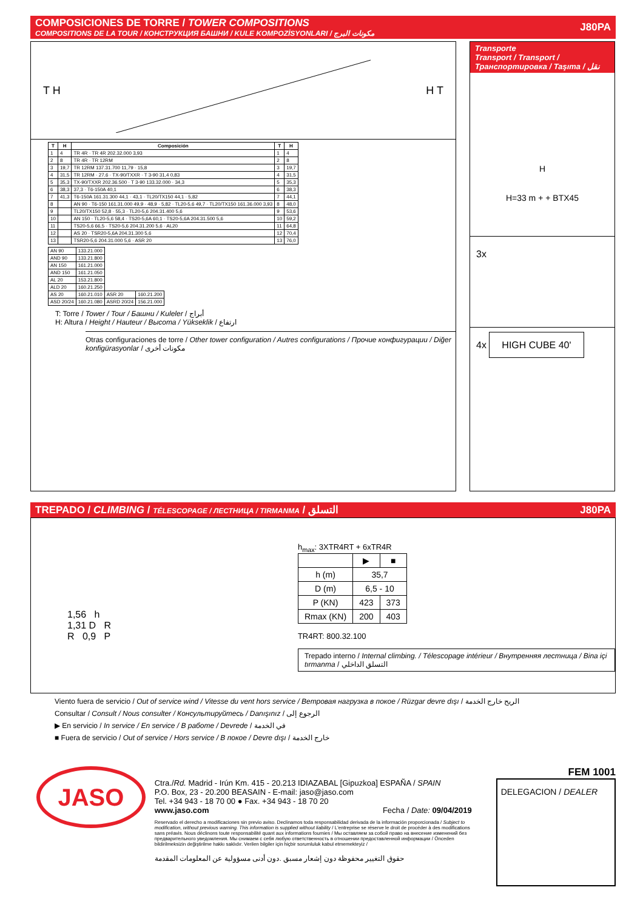COMPOSICIONES DE TORRE / TOWER COMPOSITIONS
COMPOSITIONS DE LA TOUR / КОНСТРУКЦИЯ БАШНИ / KULE KOMPOZİSYONLARI / مكونات البرج
J80PA
T H H T
| T | H | Composición | T | H |
| --- | --- | --- | --- | --- |
| 1 | 4 | TR 4R · TR 4R 202.32.000 3,93 | 1 | 4 |
| 2 | 8 | TR 4R · TR 12RM | 2 | 8 |
| 3 | 19,7 | TR 12RM 137.31.700 11,79 · 15,8 | 3 | 19,7 |
| 4 | 31,5 | TR 12RM · 27,6 · TX-90/TXXR · T 3-90 31,4 0,83 | 4 | 31,5 |
| 5 | 35,3 | TX-90/TXXR 202.36.500 · T 3-90 133.32.000 · 34,3 | 5 | 35,3 |
| 6 | 38,3 | 37,3 · T6-150A 40,1 | 6 | 38,3 |
| 7 | 41,3 | T6-150A 161.31.300 44,1 · 43,1 · TL20/TX150 44,1 · 5,82 | 7 | 44,1 |
| 8 | | AN 90 · T6-150 161.31.000 49,9 · 48,9 · 5,82 · TL20-5,6 49,7 · TL20/TX150 161.36.000 3,93 | 8 | 48,0 |
| 9 | | TL20/TX150 52,8 · 55,3 · TL20-5,6 204.31.400 5,6 | 9 | 53,6 |
| 10 | | AN 150 · TL20-5,6 58,4 · TS20-5,6A 60,1 · TS20-5,6A 204.31.500 5,6 | 10 | 59,2 |
| 11 | | TS20-5,6 66,5 · TS20-5,6 204.31.200 5,6 · AL20 | 11 | 64,8 |
| 12 | | AS 20 · TSR20-5,6A 204.31.300 5,6 | 12 | 70,4 |
| 13 | | TSR20-5,6 204.31.000 5,6 · ASR 20 | 13 | 76,0 |
| AN 90 | 133.21.000 | | |
| AND 90 | 133.21.800 | | |
| AN 150 | 161.21.000 | | |
| AND 150 | 161.21.050 | | |
| AL 20 | 153.21.800 | | |
| ALD 20 | 160.21.250 | | |
| AS 20 | 160.21.010 | ASR 20 | 160.21.200 |
| ASD 20/24 | 160.21.080 | ASRD 20/24 | 156.21.000 |
T: Torre / Tower / Tour / Башни / Kuleler / أبراج
H: Altura / Height / Hauteur / Высота / Yükseklik / ارتفاع
Otras configuraciones de torre / Other tower configuration / Autres configurations / Прочие конфигурации / Diğer konfigürasyonlar / مكونات أخرى
Transporte
Transport / Transport /
Транспортировка / Taşıma / نقل
H
H=33 m + + BTX45
3x
4x HIGH CUBE 40'
TREPADO / CLIMBING / TÉLESCOPAGE / ЛЕСТНИЦА / TIRMANMA / التسلق
J80PA
1,56 h
1,31 D R
R 0,9 P
h<sub>max</sub>: 3XTR4RT + 6xTR4R
| | ▶ | ■ |
| h (m) | 35,7 | |
| D (m) | 6,5 - 10 | |
| P (KN) | 423 | 373 |
| Rmax (KN) | 200 | 403 |
TR4RT: 800.32.100
Trepado interno / Internal climbing. / Télescopage intérieur / Внутренняя лестница / Bina içi tırmanma / التسلق الداخلي
Viento fuera de servicio / Out of service wind / Vitesse du vent hors service / Ветровая нагрузка в покое / Rüzgar devre dışı / الريح خارج الخدمة
Consultar / Consult / Nous consulter / Консультируйтесь / Danışınız / الرجوع إلى
▶ En servicio / In service / En service / В работе / Devrede / في الخدمة
■ Fuera de servicio / Out of service / Hors service / В покое / Devre dışı / خارج الخدمة
JASO
Ctra./Rd. Madrid - Irún Km. 415 - 20.213 IDIAZABAL [Gipuzkoa] ESPAÑA / SPAIN
P.O. Box, 23 - 20.200 BEASAIN - E-mail: jaso@jaso.com
Tel. +34 943 - 18 70 00 ● Fax. +34 943 - 18 70 20
www.jaso.com Fecha / Date: 09/04/2019
Reservado el derecho a modificaciones sin previo aviso. Declinamos toda responsabilidad derivada de la información proporcionada / Subject to modification, without previous warning. This information is supplied without liability / L'entreprise se réserve le droit de procéder à des modifications sans préavis. Nous déclinons toute responsabilité quant aux informations fournies / Мы оставляем за собой право на внесение изменений без предварительного уведомления. Мы снимаем с себя любую ответственность в отношении предоставленной информации / Önceden bildirilmeksizin değiştirilme hakkı saklıdır. Verilen bilgiler için hiçbir sorumluluk kabul etmemekteyiz /
حقوق التغيير محفوظة دون إشعار مسبق .دون أدنى مسؤولية عن المعلومات المقدمة
FEM 1001
DELEGACION / DEALER